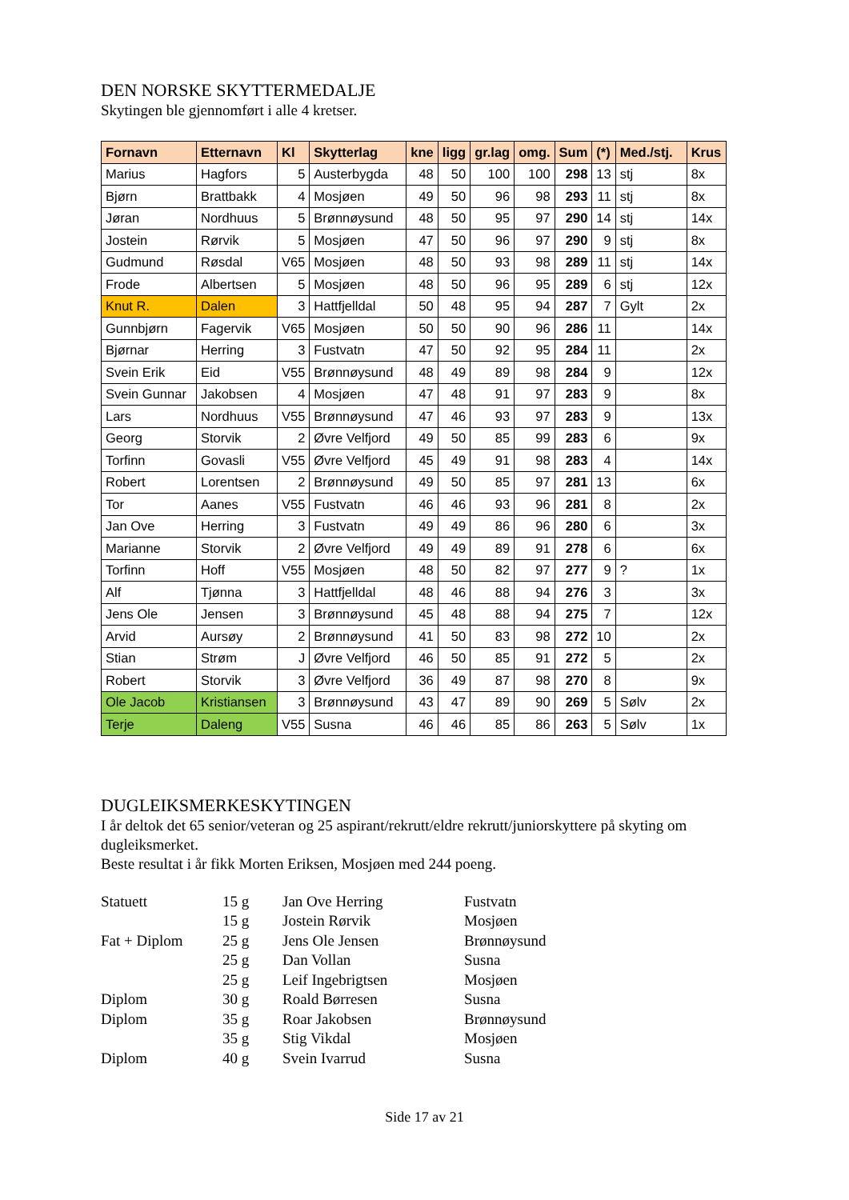DEN NORSKE SKYTTERMEDALJE
Skytingen ble gjennomført i alle 4 kretser.
| Fornavn | Etternavn | Kl | Skytterlag | kne | ligg | gr.lag | omg. | Sum | (*) | Med./stj. | Krus |
| --- | --- | --- | --- | --- | --- | --- | --- | --- | --- | --- | --- |
| Marius | Hagfors | 5 | Austerbygda | 48 | 50 | 100 | 100 | 298 | 13 | stj | 8x |
| Bjørn | Brattbakk | 4 | Mosjøen | 49 | 50 | 96 | 98 | 293 | 11 | stj | 8x |
| Jøran | Nordhuus | 5 | Brønnøysund | 48 | 50 | 95 | 97 | 290 | 14 | stj | 14x |
| Jostein | Rørvik | 5 | Mosjøen | 47 | 50 | 96 | 97 | 290 | 9 | stj | 8x |
| Gudmund | Røsdal | V65 | Mosjøen | 48 | 50 | 93 | 98 | 289 | 11 | stj | 14x |
| Frode | Albertsen | 5 | Mosjøen | 48 | 50 | 96 | 95 | 289 | 6 | stj | 12x |
| Knut R. | Dalen | 3 | Hattfjelldal | 50 | 48 | 95 | 94 | 287 | 7 | Gylt | 2x |
| Gunnbjørn | Fagervik | V65 | Mosjøen | 50 | 50 | 90 | 96 | 286 | 11 | | 14x |
| Bjørnar | Herring | 3 | Fustvatn | 47 | 50 | 92 | 95 | 284 | 11 | | 2x |
| Svein Erik | Eid | V55 | Brønnøysund | 48 | 49 | 89 | 98 | 284 | 9 | | 12x |
| Svein Gunnar | Jakobsen | 4 | Mosjøen | 47 | 48 | 91 | 97 | 283 | 9 | | 8x |
| Lars | Nordhuus | V55 | Brønnøysund | 47 | 46 | 93 | 97 | 283 | 9 | | 13x |
| Georg | Storvik | 2 | Øvre Velfjord | 49 | 50 | 85 | 99 | 283 | 6 | | 9x |
| Torfinn | Govasli | V55 | Øvre Velfjord | 45 | 49 | 91 | 98 | 283 | 4 | | 14x |
| Robert | Lorentsen | 2 | Brønnøysund | 49 | 50 | 85 | 97 | 281 | 13 | | 6x |
| Tor | Aanes | V55 | Fustvatn | 46 | 46 | 93 | 96 | 281 | 8 | | 2x |
| Jan Ove | Herring | 3 | Fustvatn | 49 | 49 | 86 | 96 | 280 | 6 | | 3x |
| Marianne | Storvik | 2 | Øvre Velfjord | 49 | 49 | 89 | 91 | 278 | 6 | | 6x |
| Torfinn | Hoff | V55 | Mosjøen | 48 | 50 | 82 | 97 | 277 | 9 | ? | 1x |
| Alf | Tjønna | 3 | Hattfjelldal | 48 | 46 | 88 | 94 | 276 | 3 | | 3x |
| Jens Ole | Jensen | 3 | Brønnøysund | 45 | 48 | 88 | 94 | 275 | 7 | | 12x |
| Arvid | Aursøy | 2 | Brønnøysund | 41 | 50 | 83 | 98 | 272 | 10 | | 2x |
| Stian | Strøm | J | Øvre Velfjord | 46 | 50 | 85 | 91 | 272 | 5 | | 2x |
| Robert | Storvik | 3 | Øvre Velfjord | 36 | 49 | 87 | 98 | 270 | 8 | | 9x |
| Ole Jacob | Kristiansen | 3 | Brønnøysund | 43 | 47 | 89 | 90 | 269 | 5 | Sølv | 2x |
| Terje | Daleng | V55 | Susna | 46 | 46 | 85 | 86 | 263 | 5 | Sølv | 1x |
DUGLEIKSMERKESKYTINGEN
I år deltok det 65 senior/veteran og 25 aspirant/rekrutt/eldre rekrutt/juniorskyttere på skyting om dugleiksmerket.
Beste resultat i år fikk Morten Eriksen, Mosjøen med 244 poeng.
| Statuett | 15 g | Jan Ove Herring | Fustvatn |
| | 15 g | Jostein Rørvik | Mosjøen |
| Fat + Diplom | 25 g | Jens Ole Jensen | Brønnøysund |
| | 25 g | Dan Vollan | Susna |
| | 25 g | Leif Ingebrigtsen | Mosjøen |
| Diplom | 30 g | Roald Børresen | Susna |
| Diplom | 35 g | Roar Jakobsen | Brønnøysund |
| | 35 g | Stig Vikdal | Mosjøen |
| Diplom | 40 g | Svein Ivarrud | Susna |
Side 17 av 21